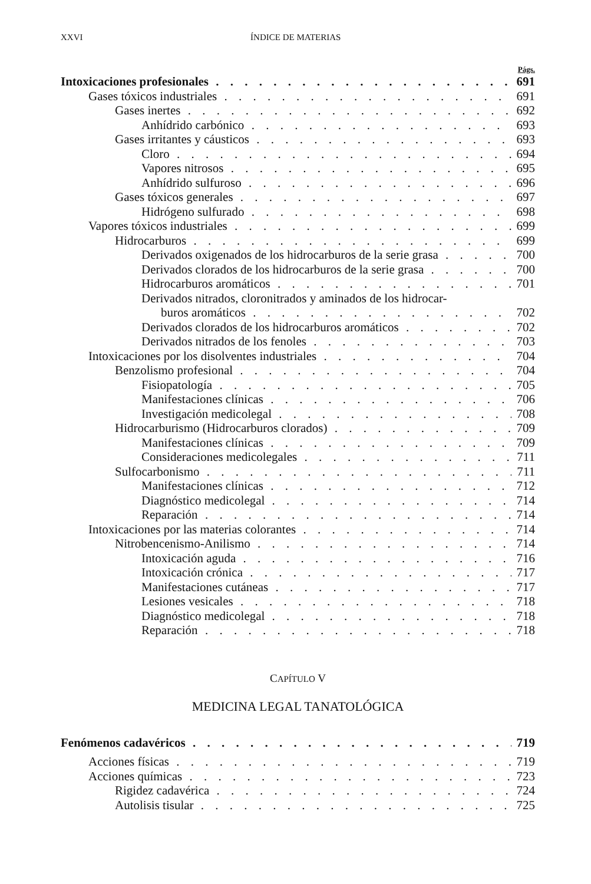XXVI ÍNDICE DE MATERIAS
Págs.
Intoxicaciones profesionales 691
Gases tóxicos industriales 691
Gases inertes 692
Anhídrido carbónico 693
Gases irritantes y cáusticos 693
Cloro 694
Vapores nitrosos 695
Anhídrido sulfuroso 696
Gases tóxicos generales 697
Hidrógeno sulfurado 698
Vapores tóxicos industriales 699
Hidrocarburos 699
Derivados oxigenados de los hidrocarburos de la serie grasa 700
Derivados clorados de los hidrocarburos de la serie grasa 700
Hidrocarburos aromáticos 701
Derivados nitrados, cloronitrados y aminados de los hidrocar-
buros aromáticos 702
Derivados clorados de los hidrocarburos aromáticos 702
Derivados nitrados de los fenoles 703
Intoxicaciones por los disolventes industriales 704
Benzolismo profesional 704
Fisiopatología 705
Manifestaciones clínicas 706
Investigación medicolegal 708
Hidrocarburismo (Hidrocarburos clorados) 709
Manifestaciones clínicas 709
Consideraciones medicolegales 711
Sulfocarbonismo 711
Manifestaciones clínicas 712
Diagnóstico medicolegal 714
Reparación 714
Intoxicaciones por las materias colorantes 714
Nitrobencenismo-Anilismo 714
Intoxicación aguda 716
Intoxicación crónica 717
Manifestaciones cutáneas 717
Lesiones vesicales 718
Diagnóstico medicolegal 718
Reparación 718
CAPÍTULO V
MEDICINA LEGAL TANATOLÓGICA
Fenómenos cadavéricos 719
Acciones físicas 719
Acciones químicas 723
Rigidez cadavérica 724
Autolisis tisular 725